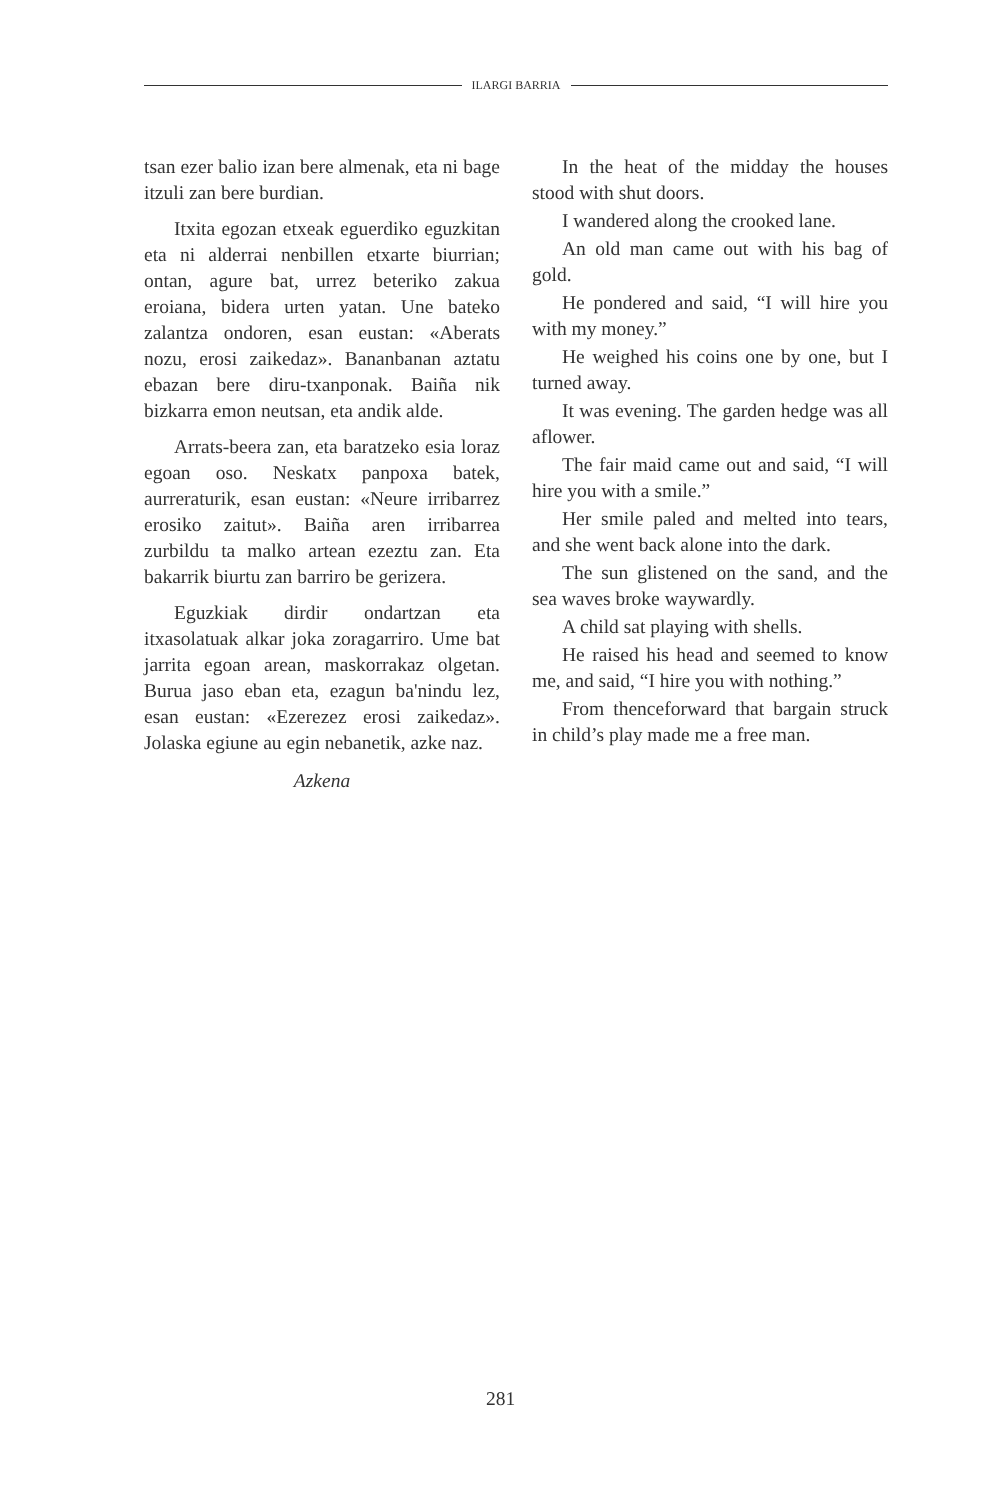ILARGI BARRIA
tsan ezer balio izan bere almenak, eta ni bage itzuli zan bere burdian.
Itxita egozan etxeak eguerdiko eguzkitan eta ni alderrai nenbillen etxarte biurrian; ontan, agure bat, urrez beteriko zakua eroiana, bidera urten yatan. Une bateko zalantza ondoren, esan eustan: «Aberats nozu, erosi zaikedaz». Bananbanan aztatu ebazan bere diru-txanponak. Baiña nik bizkarra emon neutsan, eta andik alde.
Arrats-beera zan, eta baratzeko esia loraz egoan oso. Neskatx panpoxa batek, aurreraturik, esan eustan: «Neure irribarrez erosiko zaitut». Baiña aren irribarrea zurbildu ta malko artean ezeztu zan. Eta bakarrik biurtu zan barriro be gerizera.
Eguzkiak dirdir ondartzan eta itxasolatuak alkar joka zoragarriro. Ume bat jarrita egoan arean, maskorrakaz olgetan. Burua jaso eban eta, ezagun ba'nindu lez, esan eustan: «Ezerezez erosi zaikedaz». Jolaska egiune au egin nebanetik, azke naz.
Azkena
In the heat of the midday the houses stood with shut doors.
I wandered along the crooked lane.
An old man came out with his bag of gold.
He pondered and said, “I will hire you with my money.”
He weighed his coins one by one, but I turned away.
It was evening. The garden hedge was all aflower.
The fair maid came out and said, “I will hire you with a smile.”
Her smile paled and melted into tears, and she went back alone into the dark.
The sun glistened on the sand, and the sea waves broke waywardly.
A child sat playing with shells.
He raised his head and seemed to know me, and said, “I hire you with nothing.”
From thenceforward that bargain struck in child’s play made me a free man.
281